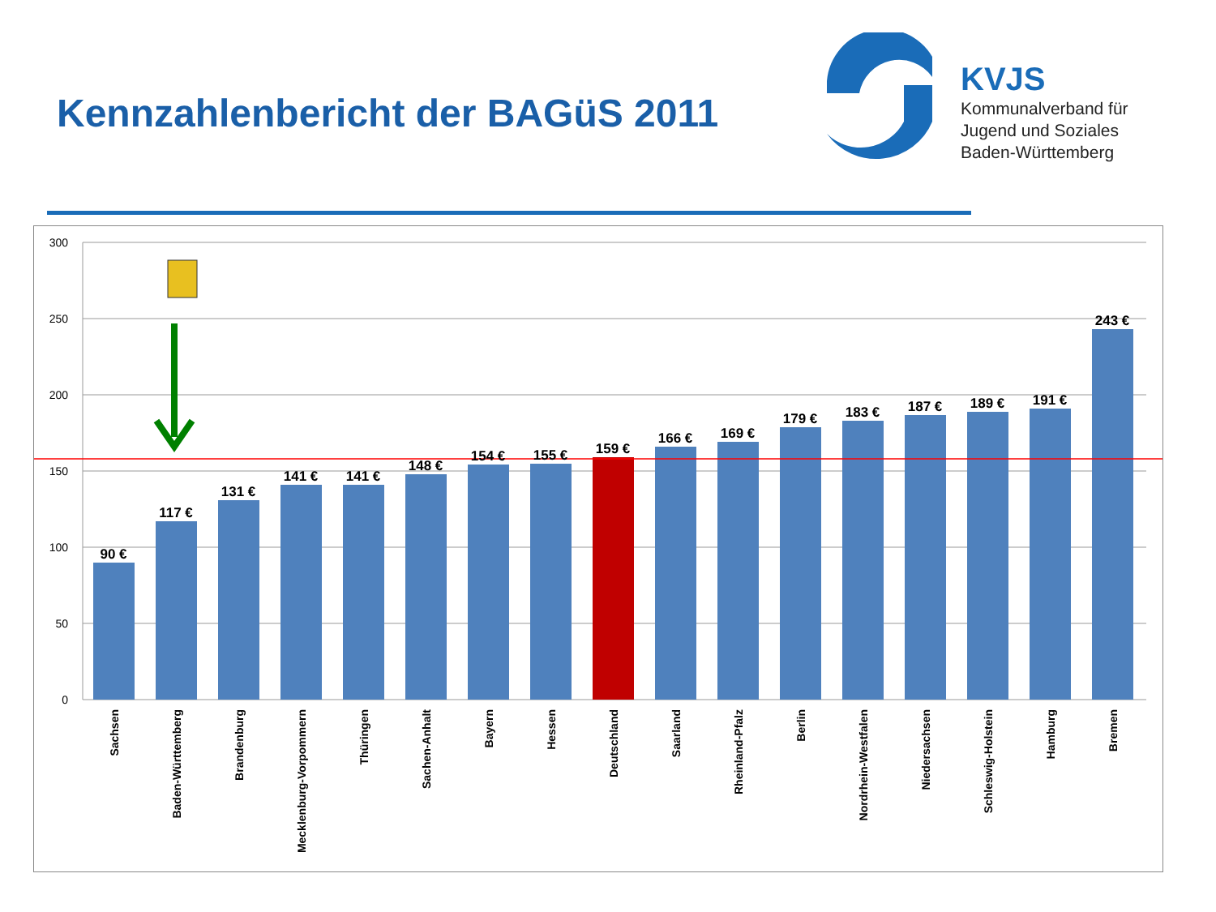Kennzahlenbericht der BAGüS 2011
KVJS
Kommunalverband für
Jugend und Soziales
Baden-Württemberg
300
250
200
150
100
50
0
90 €
117 €
131 €
141 €
141 €
148 €
154 €
155 €
159 €
166 €
169 €
179 €
183 €
187 €
189 €
191 €
243 €
Sachsen
Baden-Württemberg
Brandenburg
Mecklenburg-Vorpommern
Thüringen
Sachen-Anhalt
Bayern
Hessen
Deutschland
Saarland
Rheinland-Pfalz
Berlin
Nordrhein-Westfalen
Niedersachsen
Schleswig-Holstein
Hamburg
Bremen